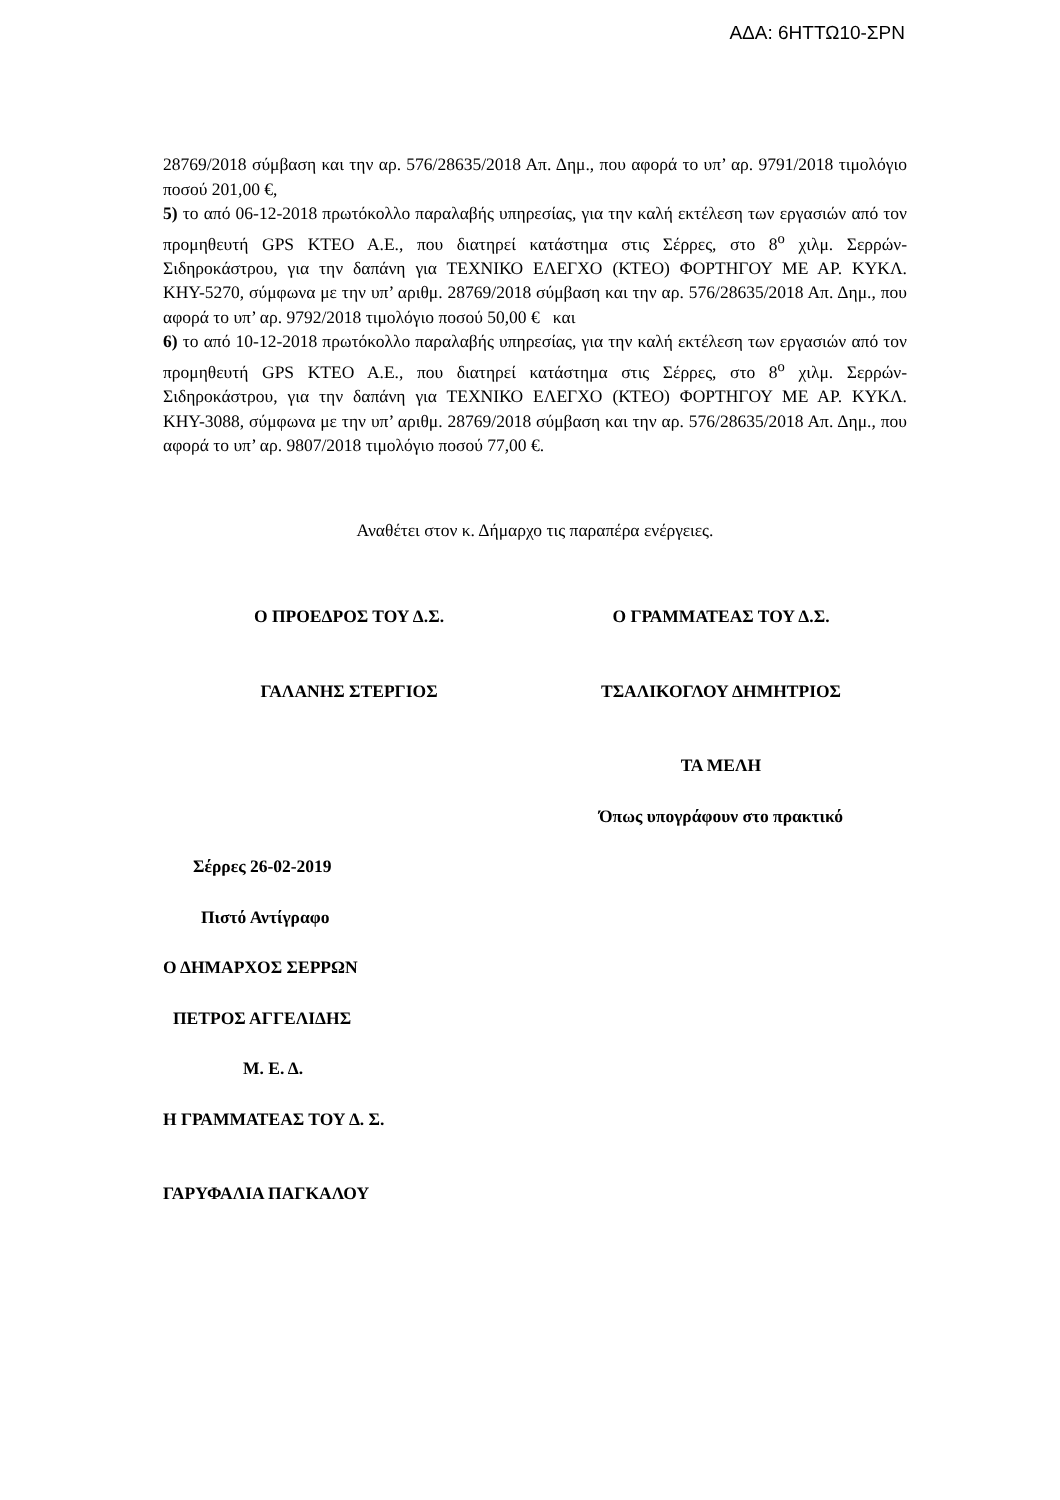ΑΔΑ: 6ΗΤΤΩ10-ΣΡΝ
28769/2018 σύμβαση και την αρ. 576/28635/2018 Απ. Δημ., που αφορά το υπ’ αρ. 9791/2018 τιμολόγιο ποσού 201,00 €,
5) το από 06-12-2018 πρωτόκολλο παραλαβής υπηρεσίας, για την καλή εκτέλεση των εργασιών από τον προμηθευτή GPS KTEO A.E., που διατηρεί κατάστημα στις Σέρρες, στο 8<sup>ο</sup> χιλμ. Σερρών-Σιδηροκάστρου, για την δαπάνη για ΤΕΧΝΙΚΟ ΕΛΕΓΧΟ (ΚΤΕΟ) ΦΟΡΤΗΓΟΥ ΜΕ ΑΡ. ΚΥΚΛ. ΚΗΥ-5270, σύμφωνα με την υπ’ αριθμ. 28769/2018 σύμβαση και την αρ. 576/28635/2018 Απ. Δημ., που αφορά το υπ’ αρ. 9792/2018 τιμολόγιο ποσού 50,00 € και
6) το από 10-12-2018 πρωτόκολλο παραλαβής υπηρεσίας, για την καλή εκτέλεση των εργασιών από τον προμηθευτή GPS KTEO A.E., που διατηρεί κατάστημα στις Σέρρες, στο 8<sup>ο</sup> χιλμ. Σερρών-Σιδηροκάστρου, για την δαπάνη για ΤΕΧΝΙΚΟ ΕΛΕΓΧΟ (ΚΤΕΟ) ΦΟΡΤΗΓΟΥ ΜΕ ΑΡ. ΚΥΚΛ. ΚΗΥ-3088, σύμφωνα με την υπ’ αριθμ. 28769/2018 σύμβαση και την αρ. 576/28635/2018 Απ. Δημ., που αφορά το υπ’ αρ. 9807/2018 τιμολόγιο ποσού 77,00 €.
Αναθέτει στον κ. Δήμαρχο τις παραπέρα ενέργειες.
Ο ΠΡΟΕΔΡΟΣ ΤΟΥ Δ.Σ. Ο ΓΡΑΜΜΑΤΕΑΣ ΤΟΥ Δ.Σ.
ΓΑΛΑΝΗΣ ΣΤΕΡΓΙΟΣ ΤΣΑΛΙΚΟΓΛΟΥ ΔΗΜΗΤΡΙΟΣ
ΤΑ ΜΕΛΗ
Όπως υπογράφουν στο πρακτικό
Σέρρες 26-02-2019
Πιστό Αντίγραφο
Ο ΔΗΜΑΡΧΟΣ ΣΕΡΡΩΝ
ΠΕΤΡΟΣ ΑΓΓΕΛΙΔΗΣ
Μ. Ε. Δ.
Η ΓΡΑΜΜΑΤΕΑΣ ΤΟΥ Δ. Σ.
ΓΑΡΥΦΑΛΙΑ ΠΑΓΚΑΛΟΥ